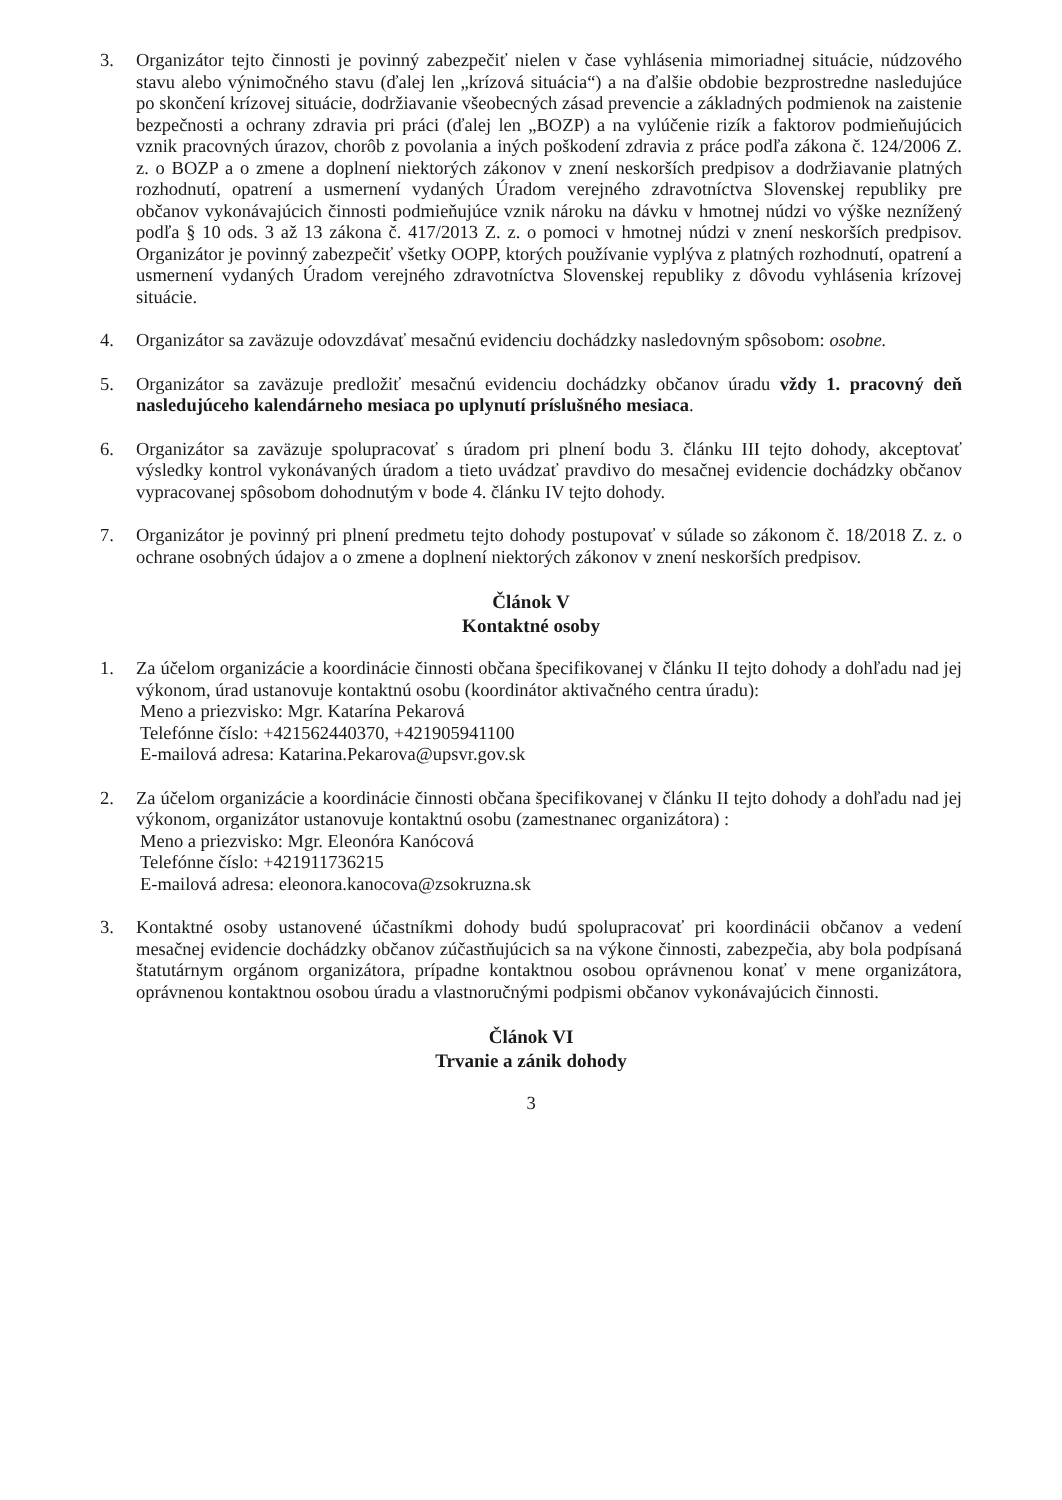3. Organizátor tejto činnosti je povinný zabezpečiť nielen v čase vyhlásenia mimoriadnej situácie, núdzového stavu alebo výnimočného stavu (ďalej len „krízová situácia“) a na ďalšie obdobie bezprostredne nasledujúce po skončení krízovej situácie, dodržiavanie všeobecných zásad prevencie a základných podmienok na zaistenie bezpečnosti a ochrany zdravia pri práci (ďalej len „BOZP) a na vylúčenie rizík a faktorov podmieňujúcich vznik pracovných úrazov, chorôb z povolania a iných poškodení zdravia z práce podľa zákona č. 124/2006 Z. z. o BOZP a o zmene a doplnení niektorých zákonov v znení neskorších predpisov a dodržiavanie platných rozhodnutí, opatrení a usmernení vydaných Úradom verejného zdravotníctva Slovenskej republiky pre občanov vykonávajúcich činnosti podmieňujúce vznik nároku na dávku v hmotnej núdzi vo výške neznížený podľa § 10 ods. 3 až 13 zákona č. 417/2013 Z. z. o pomoci v hmotnej núdzi v znení neskorších predpisov. Organizátor je povinný zabezpečiť všetky OOPP, ktorých používanie vyplýva z platných rozhodnutí, opatrení a usmernení vydaných Úradom verejného zdravotníctva Slovenskej republiky z dôvodu vyhlásenia krízovej situácie.
4. Organizátor sa zaväzuje odovzdávať mesačnú evidenciu dochádzky nasledovným spôsobom: osobne.
5. Organizátor sa zaväzuje predložiť mesačnú evidenciu dochádzky občanov úradu vždy 1. pracovný deň nasledujúceho kalendárneho mesiaca po uplynutí príslušného mesiaca.
6. Organizátor sa zaväzuje spolupracovať s úradom pri plnení bodu 3. článku III tejto dohody, akceptovať výsledky kontrol vykonávaných úradom a tieto uvádzať pravdivo do mesačnej evidencie dochádzky občanov vypracovanej spôsobom dohodnutým v bode 4. článku IV tejto dohody.
7. Organizátor je povinný pri plnení predmetu tejto dohody postupovať v súlade so zákonom č. 18/2018 Z. z. o ochrane osobných údajov a o zmene a doplnení niektorých zákonov v znení neskorších predpisov.
Článok V
Kontaktné osoby
1. Za účelom organizácie a koordinácie činnosti občana špecifikovanej v článku II tejto dohody a dohľadu nad jej výkonom, úrad ustanovuje kontaktnú osobu (koordinátor aktivačného centra úradu):
Meno a priezvisko: Mgr. Katarína Pekarová
Telefónne číslo: +421562440370, +421905941100
E-mailová adresa: Katarina.Pekarova@upsvr.gov.sk
2. Za účelom organizácie a koordinácie činnosti občana špecifikovanej v článku II tejto dohody a dohľadu nad jej výkonom, organizátor ustanovuje kontaktnú osobu (zamestnanec organizátora) :
Meno a priezvisko: Mgr. Eleonóra Kanócová
Telefónne číslo: +421911736215
E-mailová adresa: eleonora.kanocova@zsokruzna.sk
3. Kontaktné osoby ustanovené účastníkmi dohody budú spolupracovať pri koordinácii občanov a vedení mesačnej evidencie dochádzky občanov zúčastňujúcich sa na výkone činnosti, zabezpečia, aby bola podpísaná štatutárnym orgánom organizátora, prípadne kontaktnou osobou oprávnenou konať v mene organizátora, oprávnenou kontaktnou osobou úradu a vlastnoručnými podpismi občanov vykonávajúcich činnosti.
Článok VI
Trvanie a zánik dohody
3